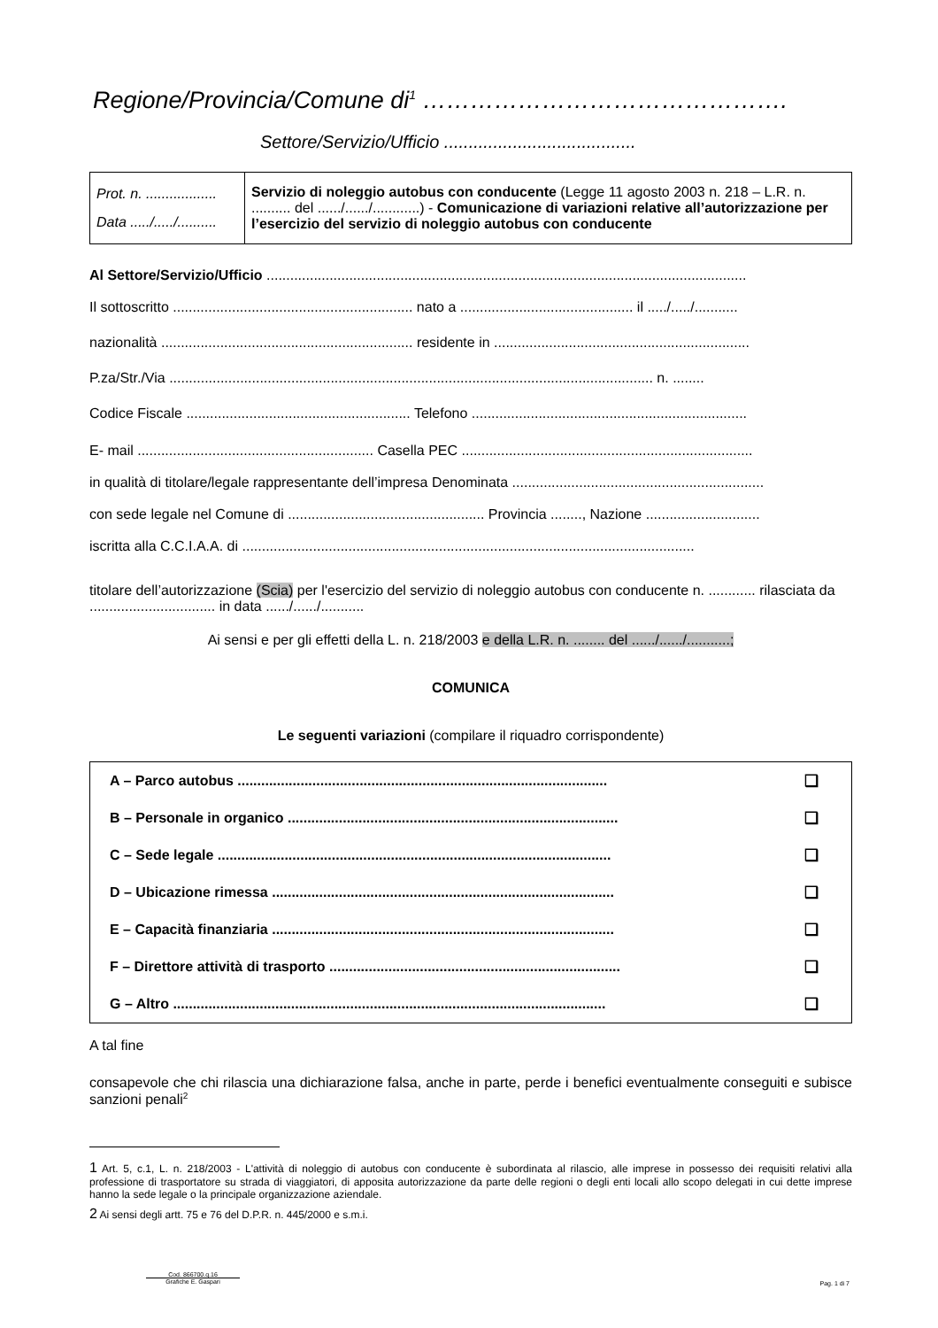Regione/Provincia/Comune di<sup>1</sup> ……………………………………….
Settore/Servizio/Ufficio .......................................
| Prot. n. .................. Data ...../...../.......... | Servizio di noleggio autobus con conducente (Legge 11 agosto 2003 n. 218 – L.R. n. .......... del ....../....../............) - Comunicazione di variazioni relative all’autorizzazione per l’esercizio del servizio di noleggio autobus con conducente |
Al Settore/Servizio/Ufficio ..........................................................................................................................
Il sottoscritto ............................................................. nato a ............................................ il ...../...../...........
nazionalità ................................................................ residente in .................................................................
P.za/Str./Via ........................................................................................................................... n. ........
Codice Fiscale ......................................................... Telefono ......................................................................
E- mail ............................................................ Casella PEC ..........................................................................
in qualità di titolare/legale rappresentante dell’impresa Denominata ................................................................
con sede legale nel Comune di .................................................. Provincia ........, Nazione .............................
iscritta alla C.C.I.A.A. di ...................................................................................................................
titolare dell’autorizzazione (Scia) per l'esercizio del servizio di noleggio autobus con conducente n. ............ rilasciata da ................................ in data ....../....../...........
Ai sensi e per gli effetti della L. n. 218/2003 e della L.R. n. ........ del ....../....../...........;
COMUNICA
Le seguenti variazioni (compilare il riquadro corrispondente)
| A – Parco autobus .............................................................................................. | ❑ |
| B – Personale in organico .................................................................................... | ❑ |
| C – Sede legale .................................................................................................... | ❑ |
| D – Ubicazione rimessa ....................................................................................... | ❑ |
| E – Capacità finanziaria ....................................................................................... | ❑ |
| F – Direttore attività di trasporto .......................................................................... | ❑ |
| G – Altro .............................................................................................................. | ❑ |
A tal fine
consapevole che chi rilascia una dichiarazione falsa, anche in parte, perde i benefici eventualmente conseguiti e subisce sanzioni penali<sup>2</sup>
1 Art. 5, c.1, L. n. 218/2003 - L'attività di noleggio di autobus con conducente è subordinata al rilascio, alle imprese in possesso dei requisiti relativi alla professione di trasportatore su strada di viaggiatori, di apposita autorizzazione da parte delle regioni o degli enti locali allo scopo delegati in cui dette imprese hanno la sede legale o la principale organizzazione aziendale.
2 Ai sensi degli artt. 75 e 76 del D.P.R. n. 445/2000 e s.m.i.
Cod. 866700.q.16
Grafiche E. Gaspari
Pag. 1 di 7